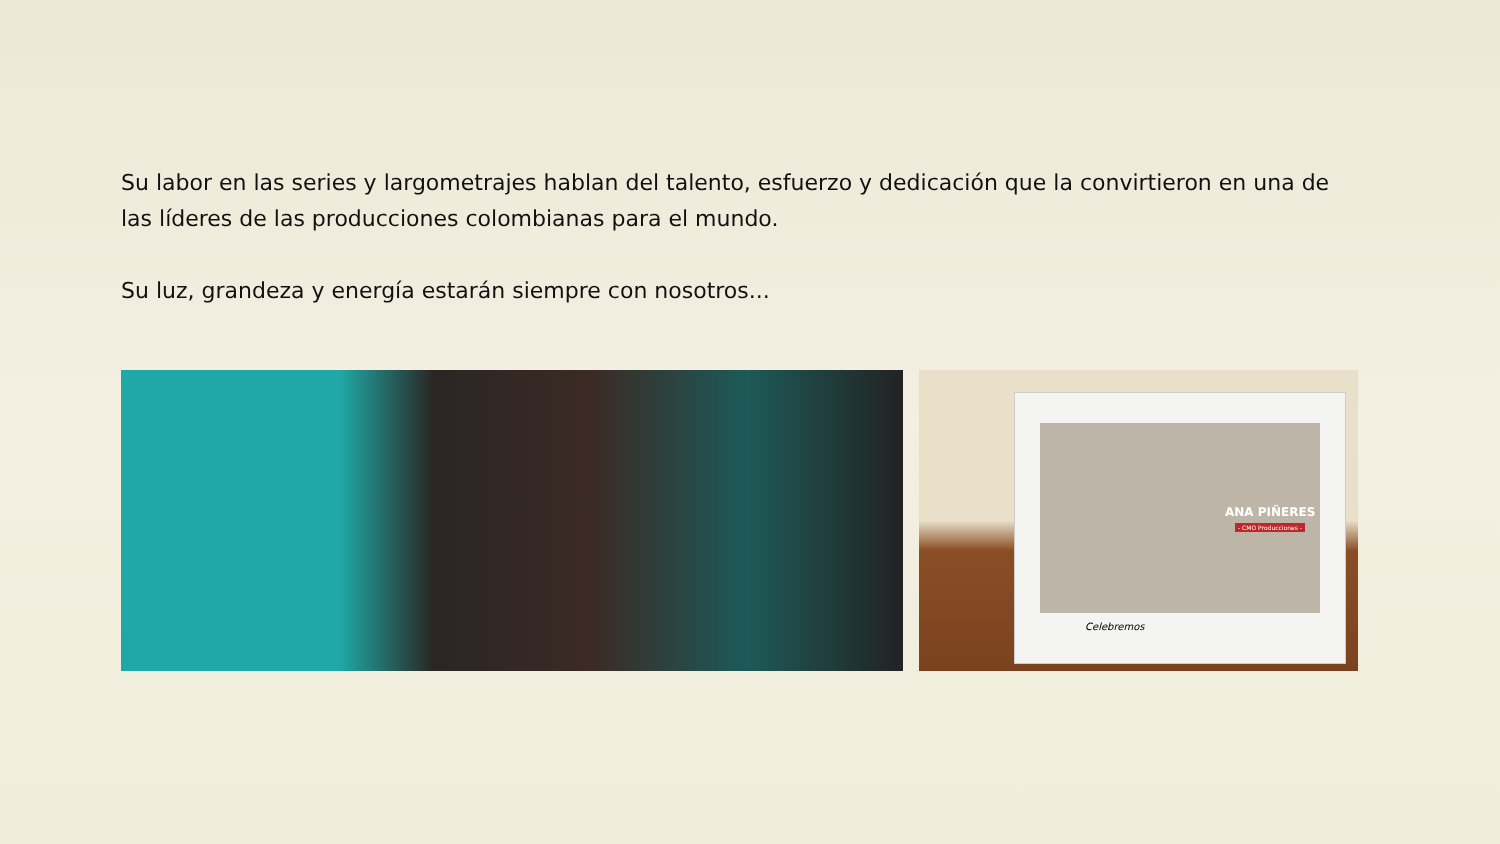Su labor en las series y largometrajes hablan del talento, esfuerzo y dedicación que la convirtieron en una de las líderes de las producciones colombianas para el mundo.
Su luz, grandeza y energía estarán siempre con nosotros...
ANA PIÑERES
- CMO Producciones -
Celebremos